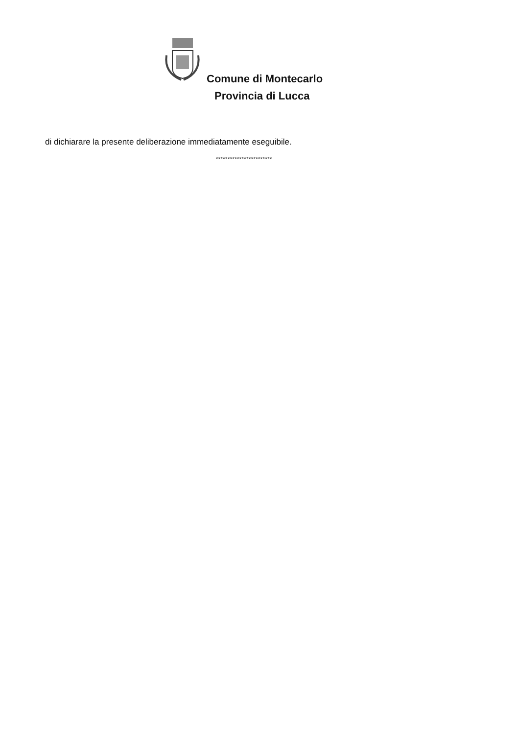Comune di Montecarlo
Provincia di Lucca
di dichiarare la presente deliberazione immediatamente eseguibile.
************************